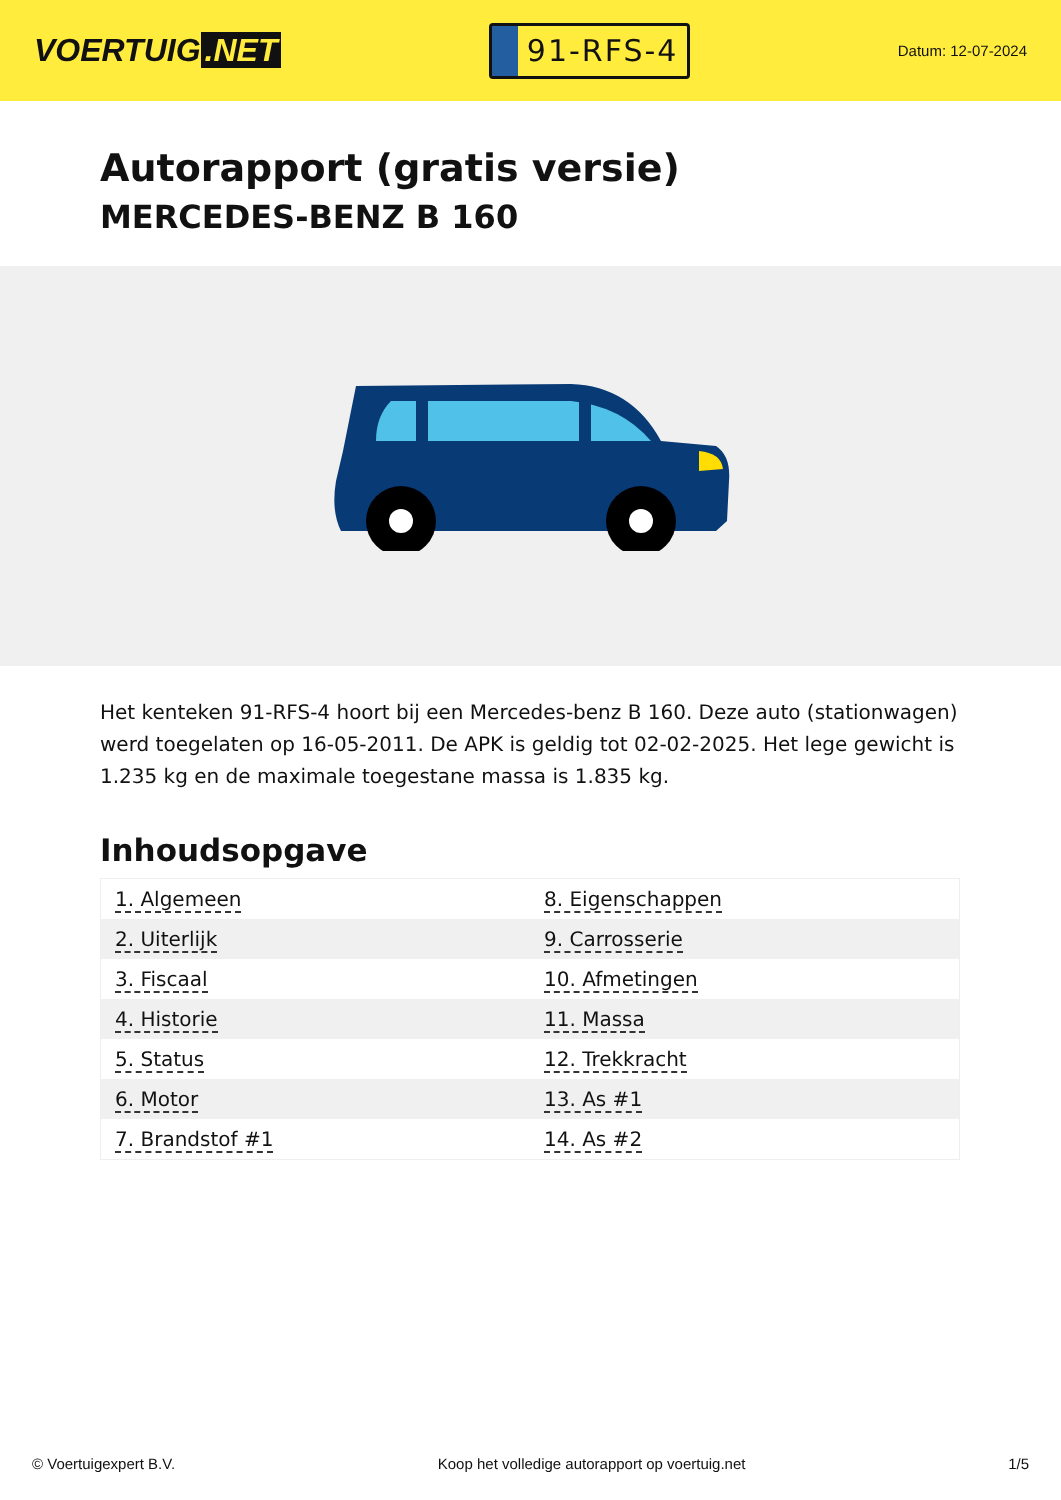VOERTUIG.NET
91-RFS-4
Datum: 12-07-2024
Autorapport (gratis versie)
MERCEDES-BENZ B 160
Het kenteken 91-RFS-4 hoort bij een Mercedes-benz B 160. Deze auto (stationwagen) werd toegelaten op 16-05-2011. De APK is geldig tot 02-02-2025. Het lege gewicht is 1.235 kg en de maximale toegestane massa is 1.835 kg.
Inhoudsopgave
| 1. Algemeen | 8. Eigenschappen |
| 2. Uiterlijk | 9. Carrosserie |
| 3. Fiscaal | 10. Afmetingen |
| 4. Historie | 11. Massa |
| 5. Status | 12. Trekkracht |
| 6. Motor | 13. As #1 |
| 7. Brandstof #1 | 14. As #2 |
© Voertuigexpert B.V. Koop het volledige autorapport op voertuig.net 1/5